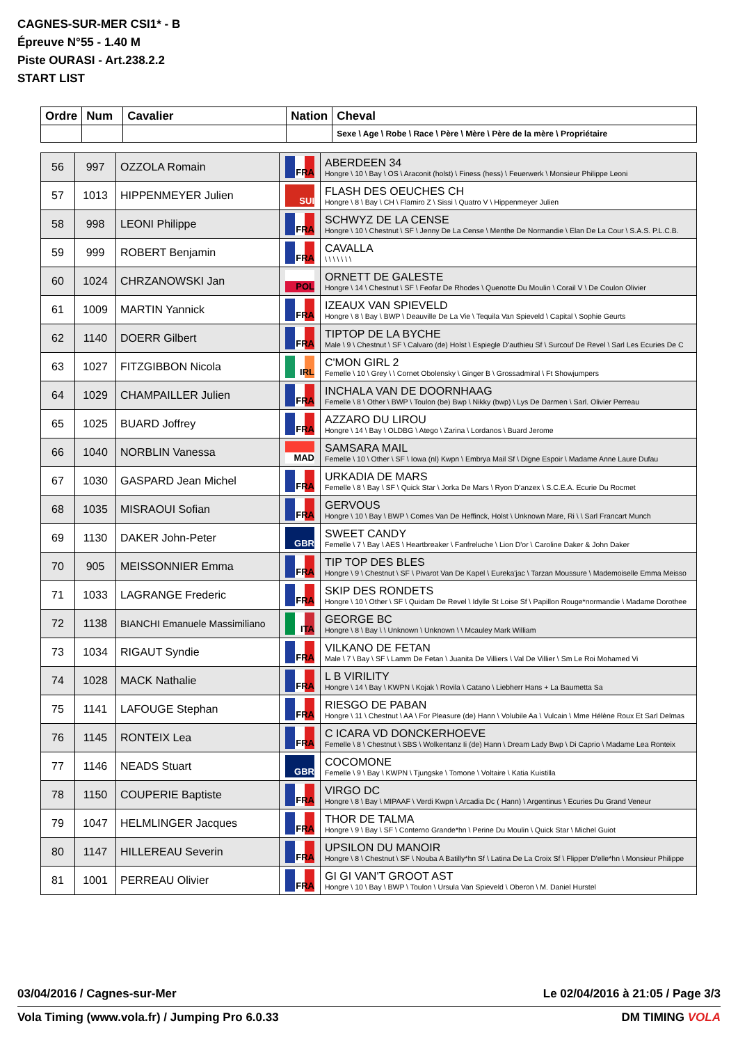CAGNES-SUR-MER CSI1* - B
Épreuve N°55 - 1.40 M
Piste OURASI - Art.238.2.2
START LIST
| Ordre | Num | Cavalier | Nation | Cheval |
| --- | --- | --- | --- | --- |
| | | | | Sexe \ Age \ Robe \ Race \ Père \ Mère \ Père de la mère \ Propriétaire |
| 56 | 997 | OZZOLA Romain | FRA | ABERDEEN 34 Hongre \ 10 \ Bay \ OS \ Araconit (holst) \ Finess (hess) \ Feuerwerk \ Monsieur Philippe Leoni |
| 57 | 1013 | HIPPENMEYER Julien | SUI | FLASH DES OEUCHES CH Hongre \ 8 \ Bay \ CH \ Flamiro Z \ Sissi \ Quatro V \ Hippenmeyer Julien |
| 58 | 998 | LEONI Philippe | FRA | SCHWYZ DE LA CENSE Hongre \ 10 \ Chestnut \ SF \ Jenny De La Cense \ Menthe De Normandie \ Elan De La Cour \ S.A.S. P.L.C.B. |
| 59 | 999 | ROBERT Benjamin | FRA | CAVALLA \ \ \ \ \ \ \ |
| 60 | 1024 | CHRZANOWSKI Jan | POL | ORNETT DE GALESTE Hongre \ 14 \ Chestnut \ SF \ Feofar De Rhodes \ Quenotte Du Moulin \ Corail V \ De Coulon Olivier |
| 61 | 1009 | MARTIN Yannick | FRA | IZEAUX VAN SPIEVELD Hongre \ 8 \ Bay \ BWP \ Deauville De La Vie \ Tequila Van Spieveld \ Capital \ Sophie Geurts |
| 62 | 1140 | DOERR Gilbert | FRA | TIPTOP DE LA BYCHE Male \ 9 \ Chestnut \ SF \ Calvaro (de) Holst \ Espiegle D'authieu Sf \ Surcouf De Revel \ Sarl Les Ecuries De C |
| 63 | 1027 | FITZGIBBON Nicola | IRL | C'MON GIRL 2 Femelle \ 10 \ Grey \ \ Cornet Obolensky \ Ginger B \ Grossadmiral \ Ft Showjumpers |
| 64 | 1029 | CHAMPAILLER Julien | FRA | INCHALA VAN DE DOORNHAAG Femelle \ 8 \ Other \ BWP \ Toulon (be) Bwp \ Nikky (bwp) \ Lys De Darmen \ Sarl. Olivier Perreau |
| 65 | 1025 | BUARD Joffrey | FRA | AZZARO DU LIROU Hongre \ 14 \ Bay \ OLDBG \ Atego \ Zarina \ Lordanos \ Buard Jerome |
| 66 | 1040 | NORBLIN Vanessa | MAD | SAMSARA MAIL Femelle \ 10 \ Other \ SF \ Iowa (nl) Kwpn \ Embrya Mail Sf \ Digne Espoir \ Madame Anne Laure Dufau |
| 67 | 1030 | GASPARD Jean Michel | FRA | URKADIA DE MARS Femelle \ 8 \ Bay \ SF \ Quick Star \ Jorka De Mars \ Ryon D'anzex \ S.C.E.A. Ecurie Du Rocmet |
| 68 | 1035 | MISRAOUI Sofian | FRA | GERVOUS Hongre \ 10 \ Bay \ BWP \ Comes Van De Heffinck, Holst \ Unknown Mare, Ri \ \ Sarl Francart Munch |
| 69 | 1130 | DAKER John-Peter | GBR | SWEET CANDY Femelle \ 7 \ Bay \ AES \ Heartbreaker \ Fanfreluche \ Lion D'or \ Caroline Daker & John Daker |
| 70 | 905 | MEISSONNIER Emma | FRA | TIP TOP DES BLES Hongre \ 9 \ Chestnut \ SF \ Pivarot Van De Kapel \ Eureka'jac \ Tarzan Moussure \ Mademoiselle Emma Meisso |
| 71 | 1033 | LAGRANGE Frederic | FRA | SKIP DES RONDETS Hongre \ 10 \ Other \ SF \ Quidam De Revel \ Idylle St Loise Sf \ Papillon Rouge*normandie \ Madame Dorothee |
| 72 | 1138 | BIANCHI Emanuele Massimiliano | ITA | GEORGE BC Hongre \ 8 \ Bay \ \ Unknown \ Unknown \ \ Mcauley Mark William |
| 73 | 1034 | RIGAUT Syndie | FRA | VILKANO DE FETAN Male \ 7 \ Bay \ SF \ Lamm De Fetan \ Juanita De Villiers \ Val De Villier \ Sm Le Roi Mohamed Vi |
| 74 | 1028 | MACK Nathalie | FRA | L B VIRILITY Hongre \ 14 \ Bay \ KWPN \ Kojak \ Rovila \ Catano \ Liebherr Hans + La Baumetta Sa |
| 75 | 1141 | LAFOUGE Stephan | FRA | RIESGO DE PABAN Hongre \ 11 \ Chestnut \ AA \ For Pleasure (de) Hann \ Volubile Aa \ Vulcain \ Mme Hélène Roux Et Sarl Delmas |
| 76 | 1145 | RONTEIX Lea | FRA | C ICARA VD DONCKERHOEVE Femelle \ 8 \ Chestnut \ SBS \ Wolkentanz Ii (de) Hann \ Dream Lady Bwp \ Di Caprio \ Madame Lea Ronteix |
| 77 | 1146 | NEADS Stuart | GBR | COCOMONE Femelle \ 9 \ Bay \ KWPN \ Tjungske \ Tomone \ Voltaire \ Katia Kuistilla |
| 78 | 1150 | COUPERIE Baptiste | FRA | VIRGO DC Hongre \ 8 \ Bay \ MIPAAF \ Verdi Kwpn \ Arcadia Dc ( Hann) \ Argentinus \ Ecuries Du Grand Veneur |
| 79 | 1047 | HELMLINGER Jacques | FRA | THOR DE TALMA Hongre \ 9 \ Bay \ SF \ Conterno Grande*hn \ Perine Du Moulin \ Quick Star \ Michel Guiot |
| 80 | 1147 | HILLEREAU Severin | FRA | UPSILON DU MANOIR Hongre \ 8 \ Chestnut \ SF \ Nouba A Batilly*hn Sf \ Latina De La Croix Sf \ Flipper D'elle*hn \ Monsieur Philippe |
| 81 | 1001 | PERREAU Olivier | FRA | GI GI VAN'T GROOT AST Hongre \ 10 \ Bay \ BWP \ Toulon \ Ursula Van Spieveld \ Oberon \ M. Daniel Hurstel |
03/04/2016 / Cagnes-sur-Mer Le 02/04/2016 à 21:05 / Page 3/3
Vola Timing (www.vola.fr) / Jumping Pro 6.0.33 DM TIMING VOLA